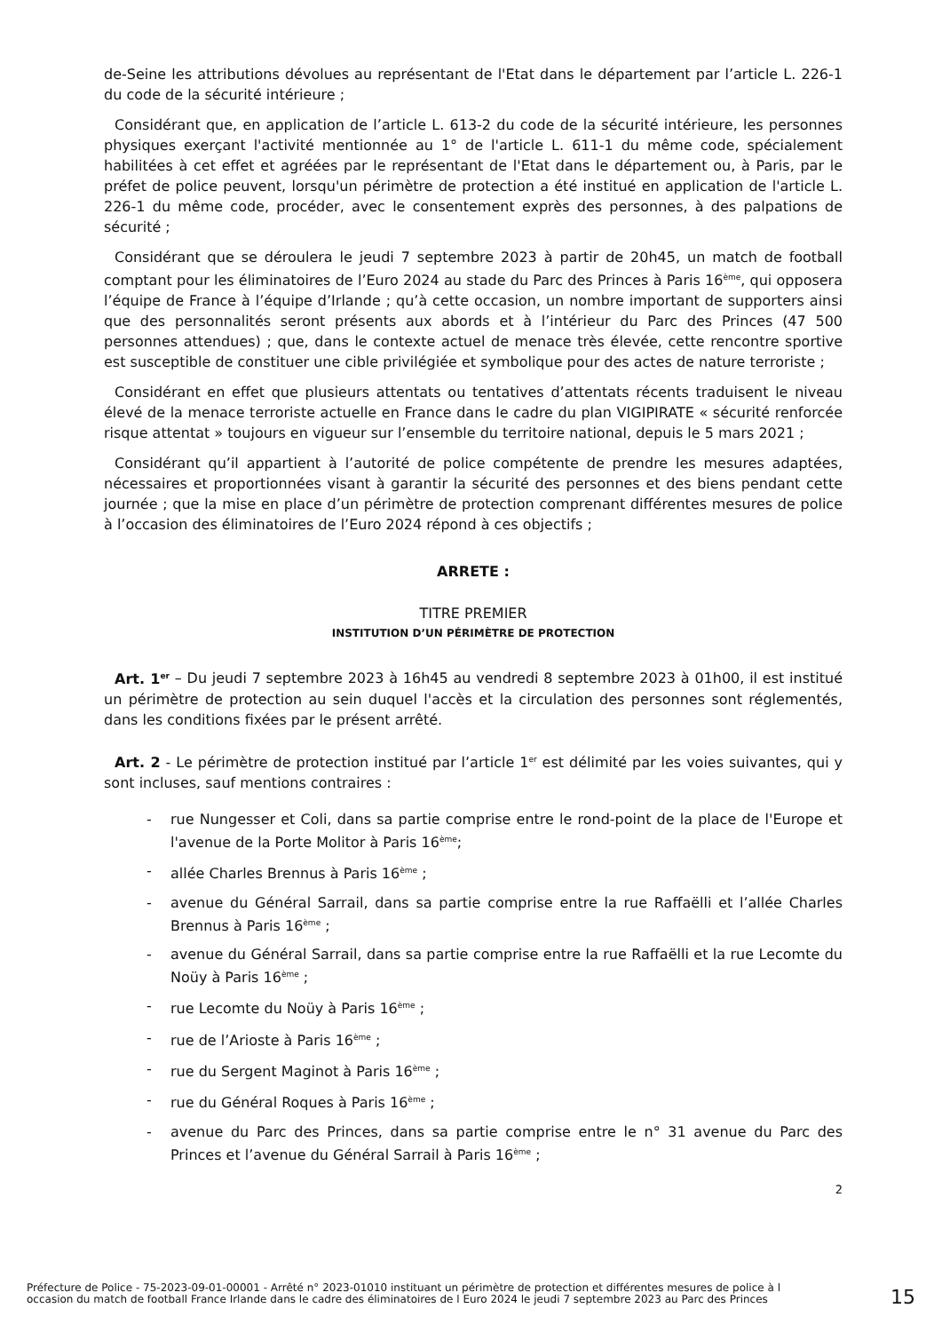de-Seine les attributions dévolues au représentant de l'Etat dans le département par l’article L. 226-1 du code de la sécurité intérieure ;
Considérant que, en application de l’article L. 613-2 du code de la sécurité intérieure, les personnes physiques exerçant l'activité mentionnée au 1° de l'article L. 611-1 du même code, spécialement habilitées à cet effet et agréées par le représentant de l'Etat dans le département ou, à Paris, par le préfet de police peuvent, lorsqu'un périmètre de protection a été institué en application de l'article L. 226-1 du même code, procéder, avec le consentement exprès des personnes, à des palpations de sécurité ;
Considérant que se déroulera le jeudi 7 septembre 2023 à partir de 20h45, un match de football comptant pour les éliminatoires de l’Euro 2024 au stade du Parc des Princes à Paris 16<sup>ème</sup>, qui opposera l’équipe de France à l’équipe d’Irlande ; qu’à cette occasion, un nombre important de supporters ainsi que des personnalités seront présents aux abords et à l’intérieur du Parc des Princes (47 500 personnes attendues) ; que, dans le contexte actuel de menace très élevée, cette rencontre sportive est susceptible de constituer une cible privilégiée et symbolique pour des actes de nature terroriste ;
Considérant en effet que plusieurs attentats ou tentatives d’attentats récents traduisent le niveau élevé de la menace terroriste actuelle en France dans le cadre du plan VIGIPIRATE « sécurité renforcée risque attentat » toujours en vigueur sur l’ensemble du territoire national, depuis le 5 mars 2021 ;
Considérant qu’il appartient à l’autorité de police compétente de prendre les mesures adaptées, nécessaires et proportionnées visant à garantir la sécurité des personnes et des biens pendant cette journée ; que la mise en place d’un périmètre de protection comprenant différentes mesures de police à l’occasion des éliminatoires de l’Euro 2024 répond à ces objectifs ;
ARRETE :
TITRE PREMIER
INSTITUTION D’UN PÉRIMÈTRE DE PROTECTION
Art. 1<sup>er</sup> – Du jeudi 7 septembre 2023 à 16h45 au vendredi 8 septembre 2023 à 01h00, il est institué un périmètre de protection au sein duquel l'accès et la circulation des personnes sont réglementés, dans les conditions fixées par le présent arrêté.
Art. 2 - Le périmètre de protection institué par l’article 1<sup>er</sup> est délimité par les voies suivantes, qui y sont incluses, sauf mentions contraires :
- rue Nungesser et Coli, dans sa partie comprise entre le rond-point de la place de l'Europe et l'avenue de la Porte Molitor à Paris 16<sup>ème</sup>;
- allée Charles Brennus à Paris 16<sup>ème</sup> ;
- avenue du Général Sarrail, dans sa partie comprise entre la rue Raffaëlli et l’allée Charles Brennus à Paris 16<sup>ème</sup> ;
- avenue du Général Sarrail, dans sa partie comprise entre la rue Raffaëlli et la rue Lecomte du Noüy à Paris 16<sup>ème</sup> ;
- rue Lecomte du Noüy à Paris 16<sup>ème</sup> ;
- rue de l’Arioste à Paris 16<sup>ème</sup> ;
- rue du Sergent Maginot à Paris 16<sup>ème</sup> ;
- rue du Général Roques à Paris 16<sup>ème</sup> ;
- avenue du Parc des Princes, dans sa partie comprise entre le n° 31 avenue du Parc des Princes et l’avenue du Général Sarrail à Paris 16<sup>ème</sup> ;
2
Préfecture de Police - 75-2023-09-01-00001 - Arrêté n° 2023-01010 instituant un périmètre de protection et différentes mesures de police à l occasion du match de football France Irlande dans le cadre des éliminatoires de l Euro 2024 le jeudi 7 septembre 2023 au Parc des Princes
15